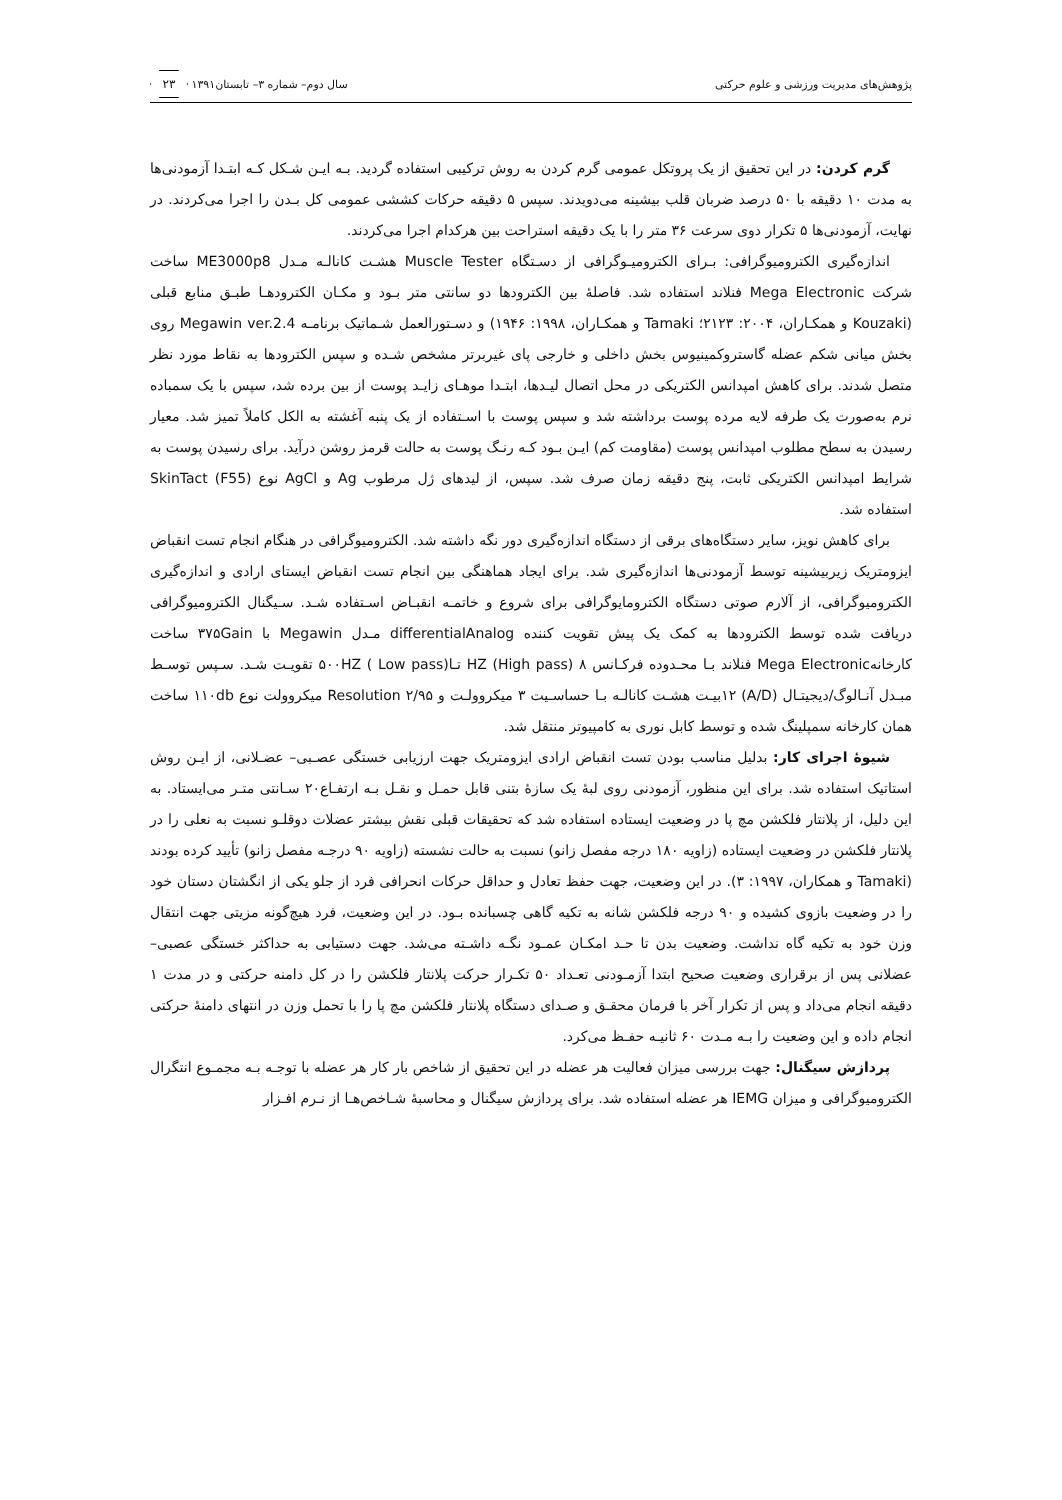پژوهش‌های مدیریت ورزشی و علوم حرکتی سال دوم– شماره ۳– تابستان۱۳۹۱ ۲۳
گرم کردن: در این تحقیق از یک پروتکل عمومی گرم کردن به روش ترکیبی استفاده گردید. بـه ایـن شـکل کـه ابتـدا آزمودنی‌ها به مدت ۱۰ دقیقه با ۵۰ درصد ضربان قلب بیشینه می‌دویدند. سپس ۵ دقیقه حرکات کششی عمومی کل بـدن را اجرا می‌کردند. در نهایت، آزمودنی‌ها ۵ تکرار دوی سرعت ۳۶ متر را با یک دقیقه استراحت بین هرکدام اجرا می‌کردند.
اندازه‌گیری الکترومیوگرافی: بـرای الکترومیـوگرافی از دسـتگاه Muscle Tester هشـت کانالـه مـدل ME3000p8 ساخت شرکت Mega Electronic فنلاند استفاده شد. فاصلهٔ بین الکترودها دو سانتی متر بـود و مکـان الکترودهـا طبـق منابع قبلی (Kouzaki و همکـاران، ۲۰۰۴: ۲۱۲۳؛ Tamaki و همکـاران، ۱۹۹۸: ۱۹۴۶) و دسـتورالعمل شـماتیک برنامـه Megawin ver.2.4 روی بخش میانی شکم عضله گاستروکمینیوس بخش داخلی و خارجی پای غیربرتر مشخص شـده و سپس الکترودها به نقاط مورد نظر متصل شدند. برای کاهش امپدانس الکتریکی در محل اتصال لیـدها، ابتـدا موهـای زایـد پوست از بین برده شد، سپس با یک سمباده نرم به‌صورت یک طرفه لایه مرده پوست برداشته شد و سپس پوست با اسـتفاده از یک پنبه آغشته به الکل کاملاً تمیز شد. معیار رسیدن به سطح مطلوب امپدانس پوست (مقاومت کم) ایـن بـود کـه رنـگ پوست به حالت قرمز روشن درآید. برای رسیدن پوست به شرایط امپدانس الکتریکی ثابت، پنج دقیقه زمان صرف شد. سپس، از لیدهای ژل مرطوب Ag و AgCl نوع SkinTact (F55) استفاده شد.
برای کاهش نویز، سایر دستگاه‌های برقی از دستگاه اندازه‌گیری دور نگه داشته شد. الکترومیوگرافی در هنگام انجام تست انقباض ایزومتریک زیربیشینه توسط آزمودنی‌ها اندازه‌گیری شد. برای ایجاد هماهنگی بین انجام تست انقباض ایستای ارادی و اندازه‌گیری الکترومیوگرافی، از آلارم صوتی دستگاه الکترومایوگرافی برای شروع و خاتمـه انقبـاض اسـتفاده شـد. سـیگنال الکترومیوگرافی دریافت شده توسط الکترودها به کمک یک پیش تقویت کننده differentialAnalog مـدل Megawin با ۳۷۵Gain ساخت کارخانهMega Electronic فنلاند بـا محـدوده فرکـانس ۸ HZ (High pass) تـا۵۰۰HZ ( Low pass) تقویـت شـد. سـپس توسـط مبـدل آنـالوگ/دیجیتـال (A/D) ۱۲بیـت هشـت کانالـه بـا حساسـیت ۳ میکروولـت و Resolution ۲/۹۵ میکروولت نوع ۱۱۰db ساخت همان کارخانه سمپلینگ شده و توسط کابل نوری به کامپیوتر منتقل شد.
شیوهٔ اجرای کار: بدلیل مناسب بودن تست انقباض ارادی ایزومتریک جهت ارزیابی خستگی عصـبی– عضـلانی، از ایـن روش استاتیک استفاده شد. برای این منظور، آزمودنی روی لبهٔ یک سازهٔ بتنی قابل حمـل و نقـل بـه ارتفـاع۲۰ سـانتی متـر می‌ایستاد. به این دلیل، از پلانتار فلکشن مچ پا در وضعیت ایستاده استفاده شد که تحقیقات قبلی نقش بیشتر عضلات دوقلـو نسبت به نعلی را در پلانتار فلکشن در وضعیت ایستاده (زاویه ۱۸۰ درجه مفصل زانو) نسبت به حالت نشسته (زاویه ۹۰ درجـه مفصل زانو) تأیید کرده بودند (Tamaki و همکاران، ۱۹۹۷: ۳). در این وضعیت، جهت حفظ تعادل و حداقل حرکات انحرافی فرد از جلو یکی از انگشتان دستان خود را در وضعیت بازوی کشیده و ۹۰ درجه فلکشن شانه به تکیه گاهی چسبانده بـود. در این وضعیت، فرد هیچ‌گونه مزیتی جهت انتقال وزن خود به تکیه گاه نداشت. وضعیت بدن تا حـد امکـان عمـود نگـه داشـته می‌شد. جهت دستیابی به حداکثر خستگی عصبی– عضلانی پس از برقراری وضعیت صحیح ابتدا آزمـودنی تعـداد ۵۰ تکـرار حرکت پلانتار فلکشن را در کل دامنه حرکتی و در مدت ۱ دقیقه انجام می‌داد و پس از تکرار آخر با فرمان محقـق و صـدای دستگاه پلانتار فلکشن مچ پا را با تحمل وزن در انتهای دامنهٔ حرکتی انجام داده و این وضعیت را بـه مـدت ۶۰ ثانیـه حفـظ می‌کرد.
پردازش سیگنال: جهت بررسی میزان فعالیت هر عضله در این تحقیق از شاخص بار کار هر عضله با توجـه بـه مجمـوع انتگرال الکترومیوگرافی و میزان IEMG هر عضله استفاده شد. برای پردازش سیگنال و محاسبهٔ شـاخص‌هـا از نـرم افـزار